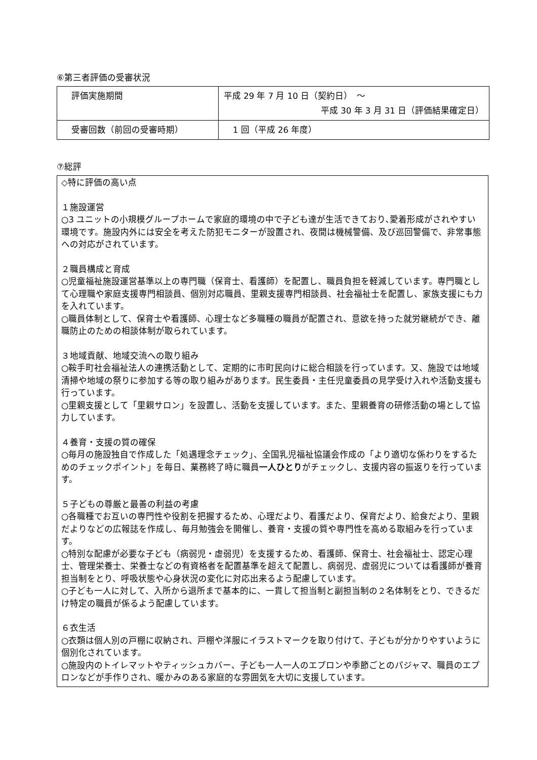⑥第三者評価の受審状況
| 評価実施期間 | 平成 29 年 7 月 10 日（契約日） ～ 平成 30 年 3 月 31 日（評価結果確定日） |
| 受審回数（前回の受審時期） | 1 回（平成 26 年度） |
⑦総評
◇特に評価の高い点
１施設運営
○3 ユニットの小規模グループホームで家庭的環境の中で子ども達が生活できており､愛着形成がされやすい環境です。施設内外には安全を考えた防犯モニターが設置され、夜間は機械警備、及び巡回警備で、非常事態への対応がされています。
２職員構成と育成
○児童福祉施設運営基準以上の専門職（保育士、看護師）を配置し、職員負担を軽減しています。専門職として心理職や家庭支援専門相談員、個別対応職員、里親支援専門相談員、社会福祉士を配置し、家族支援にも力を入れています。
○職員体制として、保育士や看護師、心理士など多職種の職員が配置され、意欲を持った就労継続ができ、離職防止のための相談体制が取られています。
３地域貢献、地域交流への取り組み
○鞍手町社会福祉法人の連携活動として、定期的に市町民向けに総合相談を行っています。又、施設では地域清掃や地域の祭りに参加する等の取り組みがあります。民生委員・主任児童委員の見学受け入れや活動支援も行っています。
○里親支援として「里親サロン」を設置し、活動を支援しています。また、里親養育の研修活動の場として協力しています。
４養育・支援の質の確保
○毎月の施設独自で作成した「処遇理念チェック」、全国乳児福祉協議会作成の「より適切な係わりをするためのチェックポイント」を毎日、業務終了時に職員一人ひとりがチェックし、支援内容の振返りを行っています。
５子どもの尊厳と最善の利益の考慮
○各職種でお互いの専門性や役割を把握するため、心理だより、看護だより、保育だより、給食だより、里親だよりなどの広報誌を作成し、毎月勉強会を開催し、養育・支援の質や専門性を高める取組みを行っています。
○特別な配慮が必要な子ども（病弱児・虚弱児）を支援するため、看護師、保育士、社会福祉士、認定心理士、管理栄養士、栄養士などの有資格者を配置基準を超えて配置し、病弱児、虚弱児については看護師が養育担当制をとり、呼吸状態や心身状況の変化に対応出来るよう配慮しています。
○子ども一人に対して、入所から退所まで基本的に、一貫して担当制と副担当制の２名体制をとり、できるだけ特定の職員が係るよう配慮しています。
６衣生活
○衣類は個人別の戸棚に収納され、戸棚や洋服にイラストマークを取り付けて、子どもが分かりやすいように個別化されています。
○施設内のトイレマットやティッシュカバー、子ども一人一人のエプロンや季節ごとのパジャマ、職員のエプロンなどが手作りされ、暖かみのある家庭的な雰囲気を大切に支援しています。